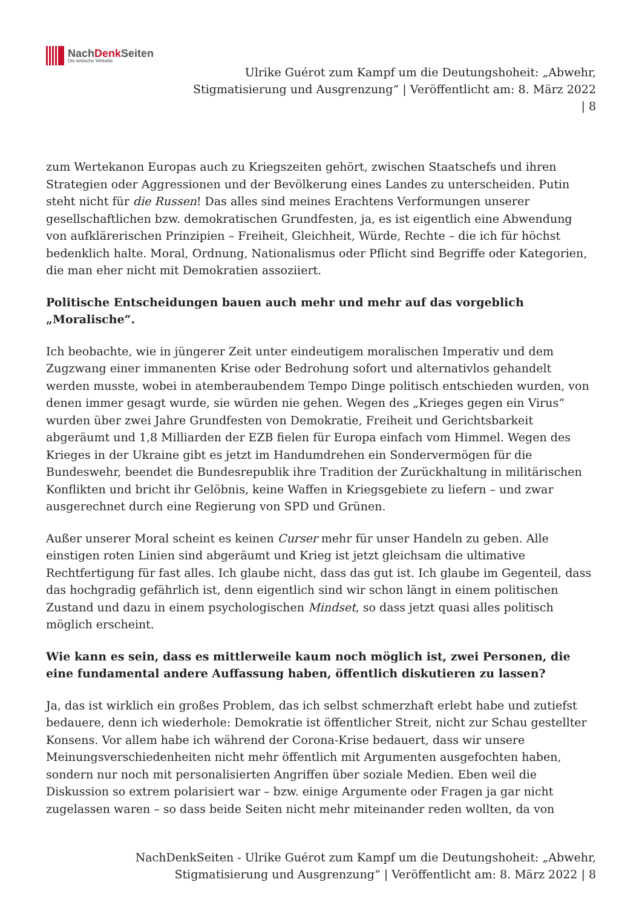NachDenk Seiten
Die kritische Website
Ulrike Guérot zum Kampf um die Deutungshoheit: „Abwehr,
Stigmatisierung und Ausgrenzung“ | Veröffentlicht am: 8. März 2022
| 8
zum Wertekanon Europas auch zu Kriegszeiten gehört, zwischen Staatschefs und ihren Strategien oder Aggressionen und der Bevölkerung eines Landes zu unterscheiden. Putin steht nicht für die Russen! Das alles sind meines Erachtens Verformungen unserer gesellschaftlichen bzw. demokratischen Grundfesten, ja, es ist eigentlich eine Abwendung von aufklärerischen Prinzipien – Freiheit, Gleichheit, Würde, Rechte – die ich für höchst bedenklich halte. Moral, Ordnung, Nationalismus oder Pflicht sind Begriffe oder Kategorien, die man eher nicht mit Demokratien assoziiert.
Politische Entscheidungen bauen auch mehr und mehr auf das vorgeblich „Moralische“.
Ich beobachte, wie in jüngerer Zeit unter eindeutigem moralischen Imperativ und dem Zugzwang einer immanenten Krise oder Bedrohung sofort und alternativlos gehandelt werden musste, wobei in atemberaubendem Tempo Dinge politisch entschieden wurden, von denen immer gesagt wurde, sie würden nie gehen. Wegen des „Krieges gegen ein Virus“ wurden über zwei Jahre Grundfesten von Demokratie, Freiheit und Gerichtsbarkeit abgeräumt und 1,8 Milliarden der EZB fielen für Europa einfach vom Himmel. Wegen des Krieges in der Ukraine gibt es jetzt im Handumdrehen ein Sondervermögen für die Bundeswehr, beendet die Bundesrepublik ihre Tradition der Zurückhaltung in militärischen Konflikten und bricht ihr Gelöbnis, keine Waffen in Kriegsgebiete zu liefern – und zwar ausgerechnet durch eine Regierung von SPD und Grünen.
Außer unserer Moral scheint es keinen Curser mehr für unser Handeln zu geben. Alle einstigen roten Linien sind abgeräumt und Krieg ist jetzt gleichsam die ultimative Rechtfertigung für fast alles. Ich glaube nicht, dass das gut ist. Ich glaube im Gegenteil, dass das hochgradig gefährlich ist, denn eigentlich sind wir schon längt in einem politischen Zustand und dazu in einem psychologischen Mindset, so dass jetzt quasi alles politisch möglich erscheint.
Wie kann es sein, dass es mittlerweile kaum noch möglich ist, zwei Personen, die eine fundamental andere Auffassung haben, öffentlich diskutieren zu lassen?
Ja, das ist wirklich ein großes Problem, das ich selbst schmerzhaft erlebt habe und zutiefst bedauere, denn ich wiederhole: Demokratie ist öffentlicher Streit, nicht zur Schau gestellter Konsens. Vor allem habe ich während der Corona-Krise bedauert, dass wir unsere Meinungsverschiedenheiten nicht mehr öffentlich mit Argumenten ausgefochten haben, sondern nur noch mit personalisierten Angriffen über soziale Medien. Eben weil die Diskussion so extrem polarisiert war – bzw. einige Argumente oder Fragen ja gar nicht zugelassen waren – so dass beide Seiten nicht mehr miteinander reden wollten, da von
NachDenkSeiten - Ulrike Guérot zum Kampf um die Deutungshoheit: „Abwehr,
Stigmatisierung und Ausgrenzung“ | Veröffentlicht am: 8. März 2022 | 8